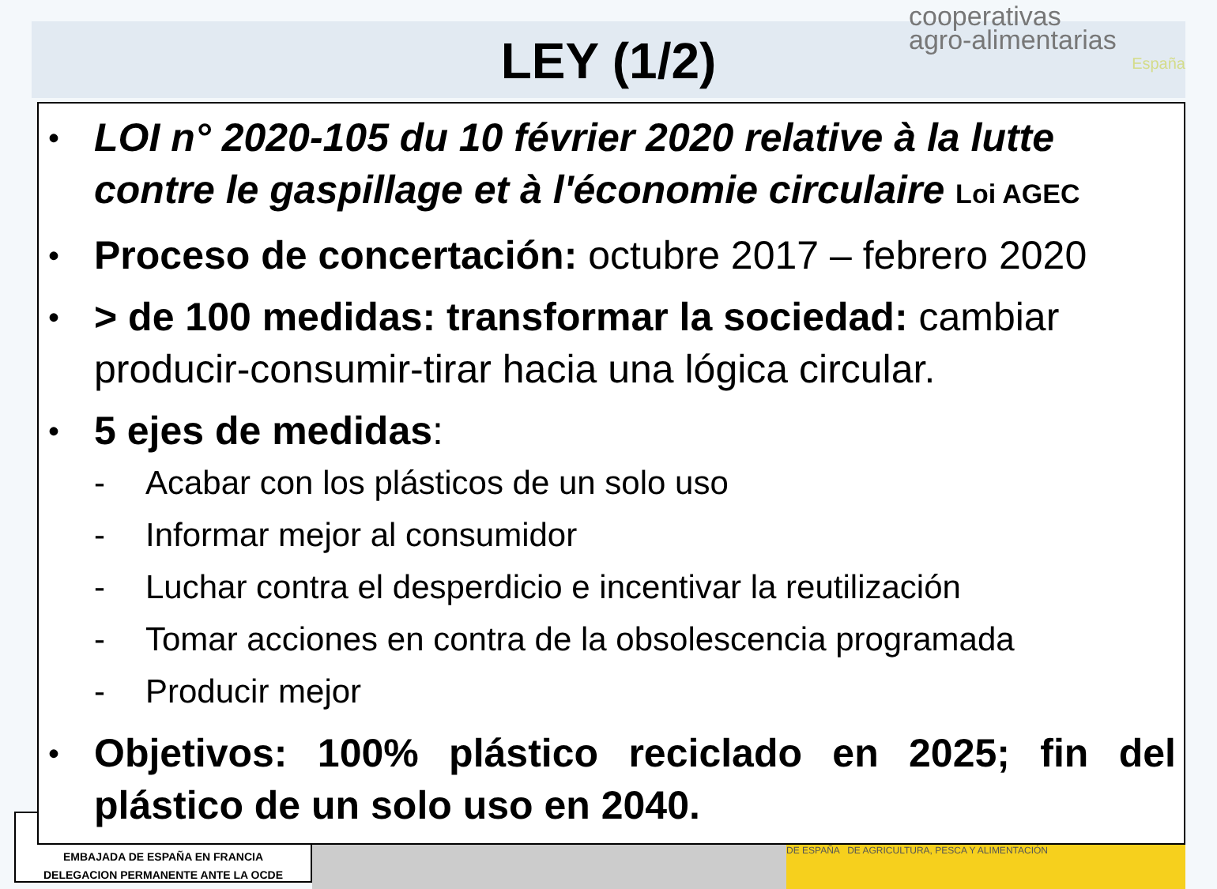LEY (1/2)
cooperativas
agro-alimentarias
España
DE ESPAÑA DE AGRICULTURA, PESCA Y ALIMENTACIÓN
EMBAJADA DE ESPAÑA EN FRANCIA
DELEGACION PERMANENTE ANTE LA OCDE
• LOI n° 2020-105 du 10 février 2020 relative à la lutte contre le gaspillage et à l'économie circulaire Loi AGEC
• Proceso de concertación: octubre 2017 – febrero 2020
• > de 100 medidas: transformar la sociedad: cambiar producir-consumir-tirar hacia una lógica circular.
• 5 ejes de medidas:
- Acabar con los plásticos de un solo uso
- Informar mejor al consumidor
- Luchar contra el desperdicio e incentivar la reutilización
- Tomar acciones en contra de la obsolescencia programada
- Producir mejor
• Objetivos: 100% plástico reciclado en 2025; fin del plástico de un solo uso en 2040.